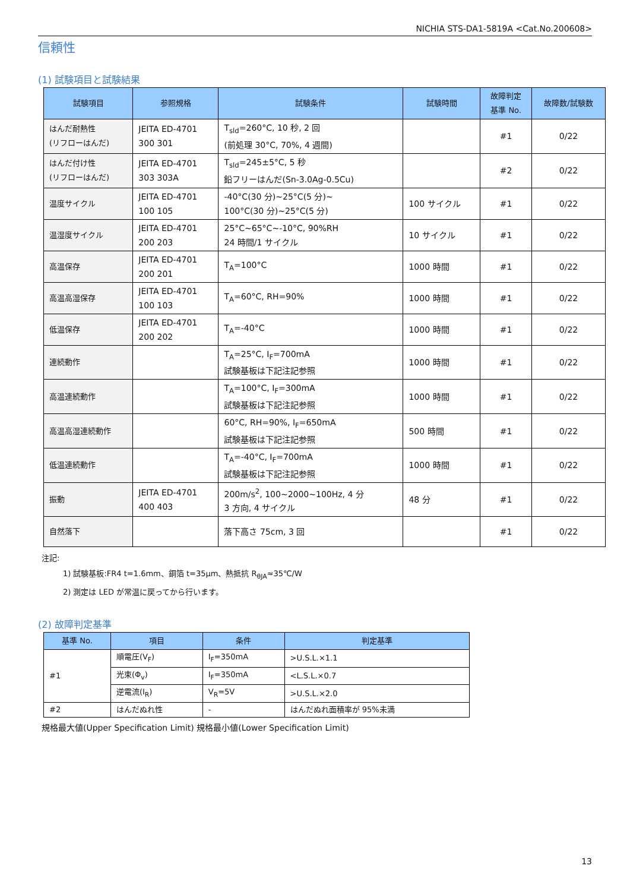NICHIA STS-DA1-5819A <Cat.No.200608>
信頼性
(1) 試験項目と試験結果
| 試験項目 | 参照規格 | 試験条件 | 試験時間 | 故障判定 基準 No. | 故障数/試験数 |
| --- | --- | --- | --- | --- | --- |
| はんだ耐熱性 (リフローはんだ) | JEITA ED-4701 300 301 | T<sub>sld</sub>=260°C, 10 秒, 2 回 (前処理 30°C, 70%, 4 週間) | | #1 | 0/22 |
| はんだ付け性 (リフローはんだ) | JEITA ED-4701 303 303A | T<sub>sld</sub>=245±5°C, 5 秒 鉛フリーはんだ(Sn-3.0Ag-0.5Cu) | | #2 | 0/22 |
| 温度サイクル | JEITA ED-4701 100 105 | -40°C(30 分)~25°C(5 分)~ 100°C(30 分)~25°C(5 分) | 100 サイクル | #1 | 0/22 |
| 温湿度サイクル | JEITA ED-4701 200 203 | 25°C~65°C~-10°C, 90%RH 24 時間/1 サイクル | 10 サイクル | #1 | 0/22 |
| 高温保存 | JEITA ED-4701 200 201 | T<sub>A</sub>=100°C | 1000 時間 | #1 | 0/22 |
| 高温高湿保存 | JEITA ED-4701 100 103 | T<sub>A</sub>=60°C, RH=90% | 1000 時間 | #1 | 0/22 |
| 低温保存 | JEITA ED-4701 200 202 | T<sub>A</sub>=-40°C | 1000 時間 | #1 | 0/22 |
| 連続動作 | | T<sub>A</sub>=25°C, I<sub>F</sub>=700mA 試験基板は下記注記参照 | 1000 時間 | #1 | 0/22 |
| 高温連続動作 | | T<sub>A</sub>=100°C, I<sub>F</sub>=300mA 試験基板は下記注記参照 | 1000 時間 | #1 | 0/22 |
| 高温高湿連続動作 | | 60°C, RH=90%, I<sub>F</sub>=650mA 試験基板は下記注記参照 | 500 時間 | #1 | 0/22 |
| 低温連続動作 | | T<sub>A</sub>=-40°C, I<sub>F</sub>=700mA 試験基板は下記注記参照 | 1000 時間 | #1 | 0/22 |
| 振動 | JEITA ED-4701 400 403 | 200m/s<sup>2</sup>, 100~2000~100Hz, 4 分 3 方向, 4 サイクル | 48 分 | #1 | 0/22 |
| 自然落下 | | 落下高さ 75cm, 3 回 | | #1 | 0/22 |
注記:
1) 試験基板:FR4 t=1.6mm、銅箔 t=35μm、熱抵抗 R<sub>θJA</sub>≈35℃/W
2) 測定は LED が常温に戻ってから行います。
(2) 故障判定基準
| 基準 No. | 項目 | 条件 | 判定基準 |
| --- | --- | --- | --- |
| #1 | 順電圧(V<sub>F</sub>) | I<sub>F</sub>=350mA | >U.S.L.×1.1 |
| | 光束(Φ<sub>v</sub>) | I<sub>F</sub>=350mA | <L.S.L.×0.7 |
| | 逆電流(I<sub>R</sub>) | V<sub>R</sub>=5V | >U.S.L.×2.0 |
| #2 | はんだぬれ性 | - | はんだぬれ面積率が 95%未満 |
規格最大値(Upper Specification Limit) 規格最小値(Lower Specification Limit)
13